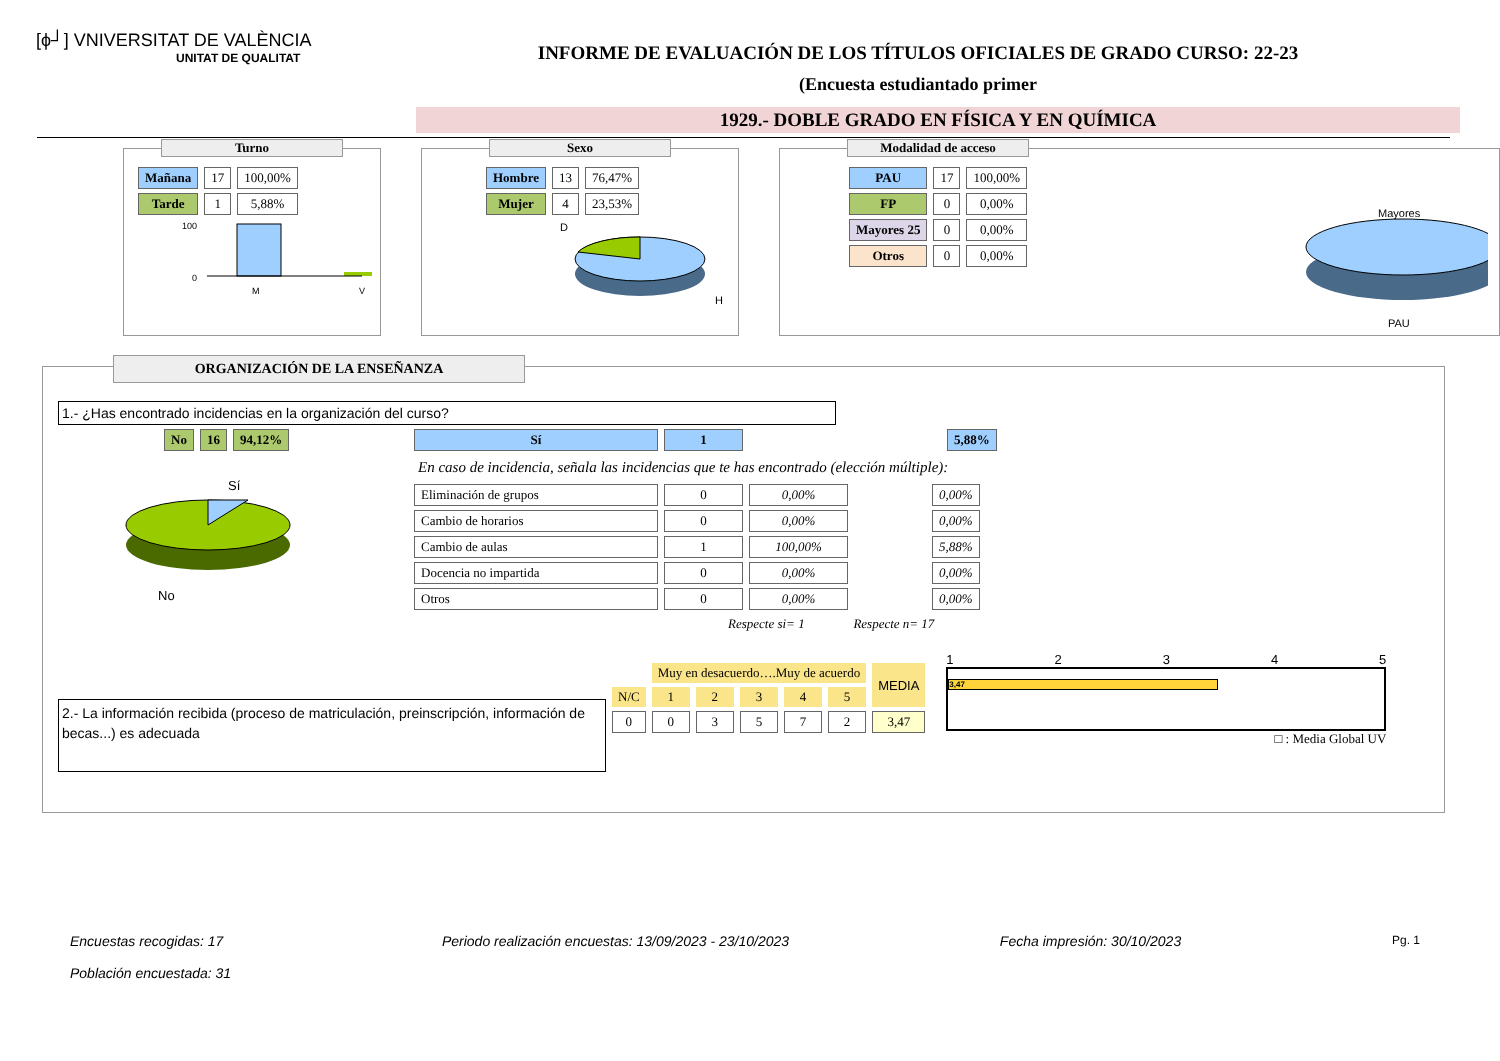[ϕ┘] VNIVERSITAT DE VALÈNCIA
UNITAT DE QUALITAT
INFORME DE EVALUACIÓN DE LOS TÍTULOS OFICIALES DE GRADO CURSO: 22-23
(Encuesta estudiantado primer
1929.- DOBLE GRADO EN FÍSICA Y EN QUÍMICA
Turno
| Mañana | 17 | 100,00% |
| Tarde | 1 | 5,88% |
100
0
M
V
Sexo
| Hombre | 13 | 76,47% |
| Mujer | 4 | 23,53% |
D
H
Modalidad de acceso
| PAU | 17 | 100,00% |
| FP | 0 | 0,00% |
| Mayores 25 | 0 | 0,00% |
| Otros | 0 | 0,00% |
Mayores
PAU
ORGANIZACIÓN DE LA ENSEÑANZA
1.- ¿Has encontrado incidencias en la organización del curso?
| No | 16 | 94,12% |
Sí
No
| Sí | 1 | | 5,88% |
En caso de incidencia, señala las incidencias que te has encontrado (elección múltiple):
| Eliminación de grupos | 0 | 0,00% | | 0,00% |
| Cambio de horarios | 0 | 0,00% | | 0,00% |
| Cambio de aulas | 1 | 100,00% | | 5,88% |
| Docencia no impartida | 0 | 0,00% | | 0,00% |
| Otros | 0 | 0,00% | | 0,00% |
Respecte si= 1 Respecte n= 17
2.- La información recibida (proceso de matriculación, preinscripción, información de becas...) es adecuada
| | Muy en desacuerdo….Muy de acuerdo | | | | | MEDIA |
| N/C | 1 | 2 | 3 | 4 | 5 | |
| 0 | 0 | 3 | 5 | 7 | 2 | 3,47 |
1 2 3 4 5
3,47
□ : Media Global UV
Encuestas recogidas: 17
Población encuestada: 31 Periodo realización encuestas: 13/09/2023 - 23/10/2023 Fecha impresión: 30/10/2023 Pg. 1